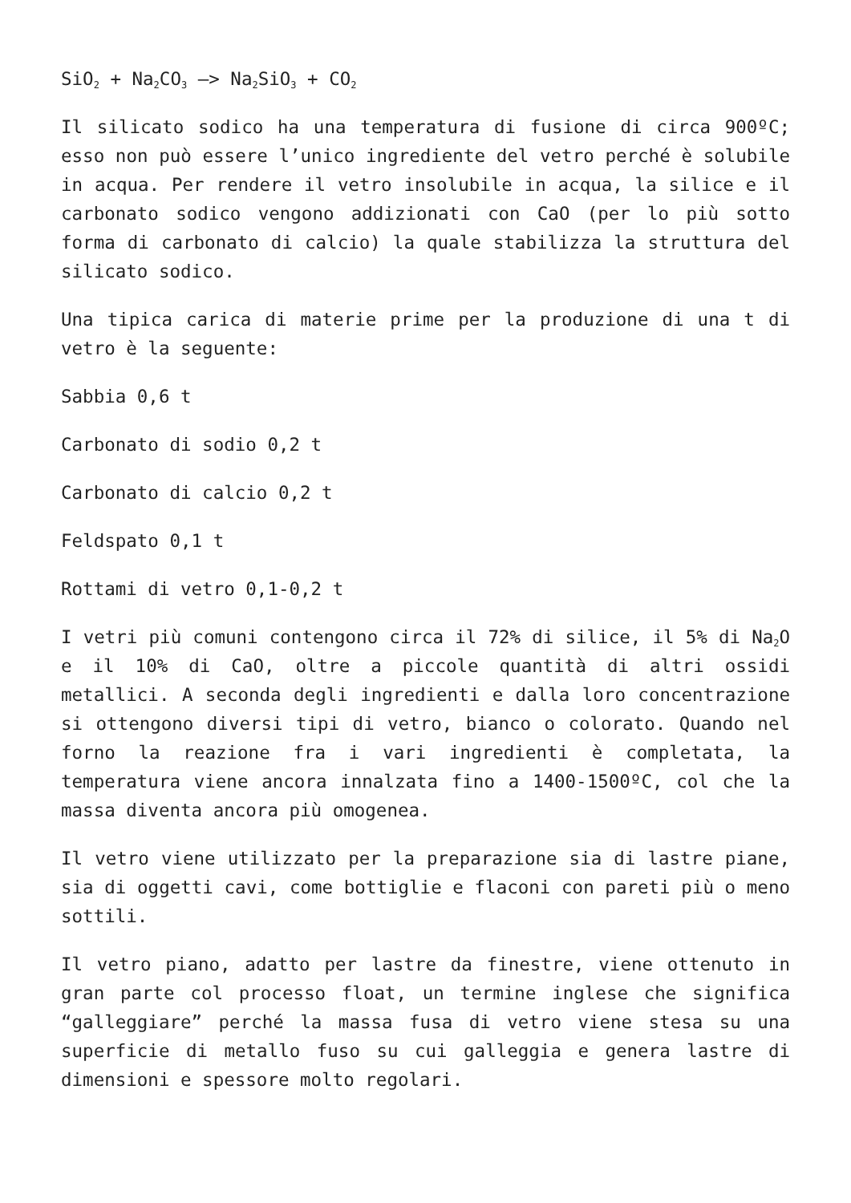SiO<sub>2</sub> + Na<sub>2</sub>CO<sub>3</sub> –> Na<sub>2</sub>SiO<sub>3</sub> + CO<sub>2</sub>
Il silicato sodico ha una temperatura di fusione di circa 900ºC; esso non può essere l’unico ingrediente del vetro perché è solubile in acqua. Per rendere il vetro insolubile in acqua, la silice e il carbonato sodico vengono addizionati con CaO (per lo più sotto forma di carbonato di calcio) la quale stabilizza la struttura del silicato sodico.
Una tipica carica di materie prime per la produzione di una t di vetro è la seguente:
Sabbia 0,6 t
Carbonato di sodio 0,2 t
Carbonato di calcio 0,2 t
Feldspato 0,1 t
Rottami di vetro 0,1-0,2 t
I vetri più comuni contengono circa il 72% di silice, il 5% di Na<sub>2</sub>O e il 10% di CaO, oltre a piccole quantità di altri ossidi metallici. A seconda degli ingredienti e dalla loro concentrazione si ottengono diversi tipi di vetro, bianco o colorato. Quando nel forno la reazione fra i vari ingredienti è completata, la temperatura viene ancora innalzata fino a 1400-1500ºC, col che la massa diventa ancora più omogenea.
Il vetro viene utilizzato per la preparazione sia di lastre piane, sia di oggetti cavi, come bottiglie e flaconi con pareti più o meno sottili.
Il vetro piano, adatto per lastre da finestre, viene ottenuto in gran parte col processo float, un termine inglese che significa “galleggiare” perché la massa fusa di vetro viene stesa su una superficie di metallo fuso su cui galleggia e genera lastre di dimensioni e spessore molto regolari.